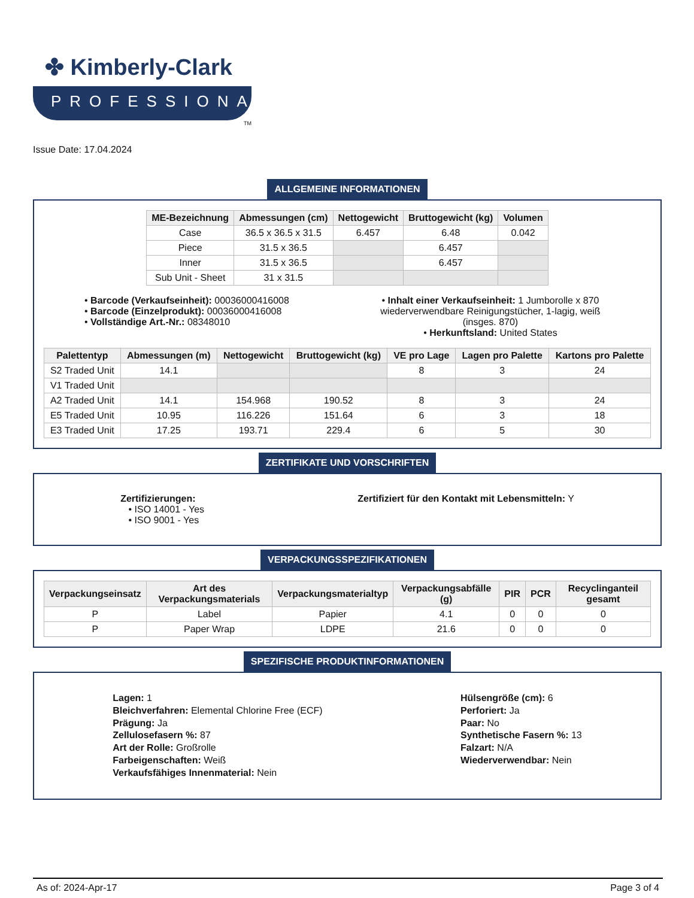✤ Kimberly-Clark
PROFESSIONAL
TM
Issue Date: 17.04.2024
ALLGEMEINE INFORMATIONEN
| ME-Bezeichnung | Abmessungen (cm) | Nettogewicht | Bruttogewicht (kg) | Volumen |
| --- | --- | --- | --- | --- |
| Case | 36.5 x 36.5 x 31.5 | 6.457 | 6.48 | 0.042 |
| Piece | 31.5 x 36.5 | | 6.457 | |
| Inner | 31.5 x 36.5 | | 6.457 | |
| Sub Unit - Sheet | 31 x 31.5 | | | |
• Barcode (Verkaufseinheit): 00036000416008
• Barcode (Einzelprodukt): 00036000416008
• Vollständige Art.-Nr.: 08348010
• Inhalt einer Verkaufseinheit: 1 Jumborolle x 870 wiederverwendbare Reinigungstücher, 1-lagig, weiß (insges. 870)
• Herkunftsland: United States
| Palettentyp | Abmessungen (m) | Nettogewicht | Bruttogewicht (kg) | VE pro Lage | Lagen pro Palette | Kartons pro Palette |
| --- | --- | --- | --- | --- | --- | --- |
| S2 Traded Unit | 14.1 | | | 8 | 3 | 24 |
| V1 Traded Unit | | | | | | |
| A2 Traded Unit | 14.1 | 154.968 | 190.52 | 8 | 3 | 24 |
| E5 Traded Unit | 10.95 | 116.226 | 151.64 | 6 | 3 | 18 |
| E3 Traded Unit | 17.25 | 193.71 | 229.4 | 6 | 5 | 30 |
ZERTIFIKATE UND VORSCHRIFTEN
Zertifizierungen:
• ISO 14001 - Yes
• ISO 9001 - Yes
Zertifiziert für den Kontakt mit Lebensmitteln: Y
VERPACKUNGSSPEZIFIKATIONEN
| Verpackungseinsatz | Art des Verpackungsmaterials | Verpackungsmaterialtyp | Verpackungsabfälle (g) | PIR | PCR | Recyclinganteil gesamt |
| --- | --- | --- | --- | --- | --- | --- |
| P | Label | Papier | 4.1 | 0 | 0 | 0 |
| P | Paper Wrap | LDPE | 21.6 | 0 | 0 | 0 |
SPEZIFISCHE PRODUKTINFORMATIONEN
Lagen: 1
Bleichverfahren: Elemental Chlorine Free (ECF)
Prägung: Ja
Zellulosefasern %: 87
Art der Rolle: Großrolle
Farbeigenschaften: Weiß
Verkaufsfähiges Innenmaterial: Nein
Hülsengröße (cm): 6
Perforiert: Ja
Paar: No
Synthetische Fasern %: 13
Falzart: N/A
Wiederverwendbar: Nein
As of: 2024-Apr-17 Page 3 of 4